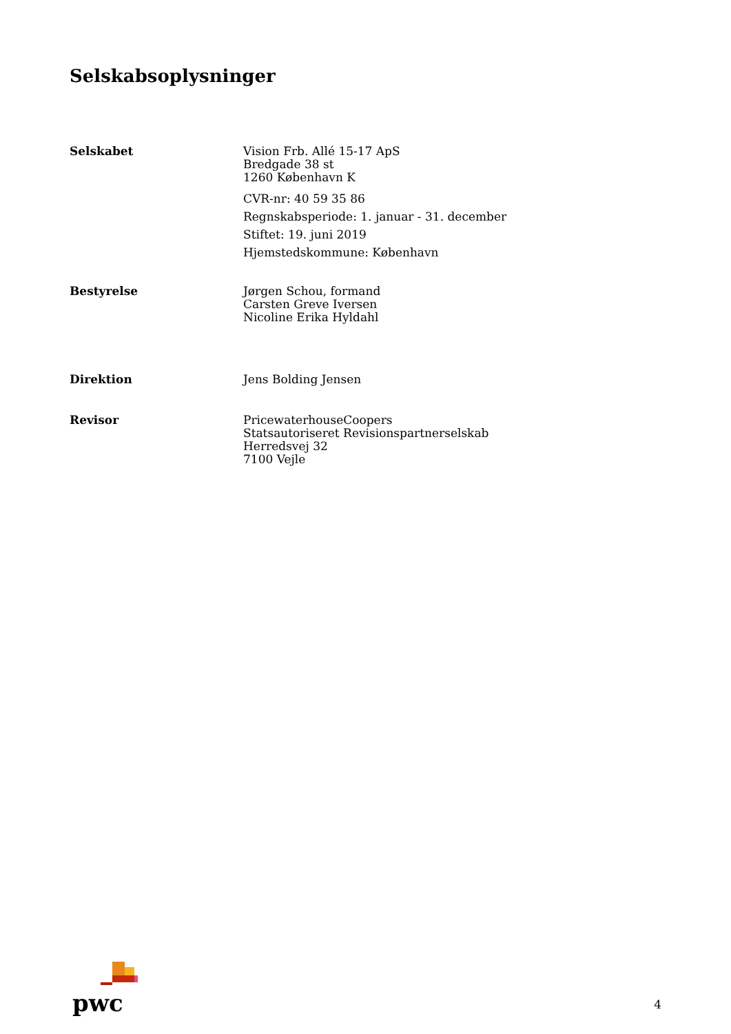Selskabsoplysninger
Selskabet Vision Frb. Allé 15-17 ApS
Bredgade 38 st
1260 København K
CVR-nr: 40 59 35 86
Regnskabsperiode: 1. januar - 31. december
Stiftet: 19. juni 2019
Hjemstedskommune: København
Bestyrelse Jørgen Schou, formand
Carsten Greve Iversen
Nicoline Erika Hyldahl
Direktion Jens Bolding Jensen
Revisor PricewaterhouseCoopers
Statsautoriseret Revisionspartnerselskab
Herredsvej 32
7100 Vejle
pwc
4